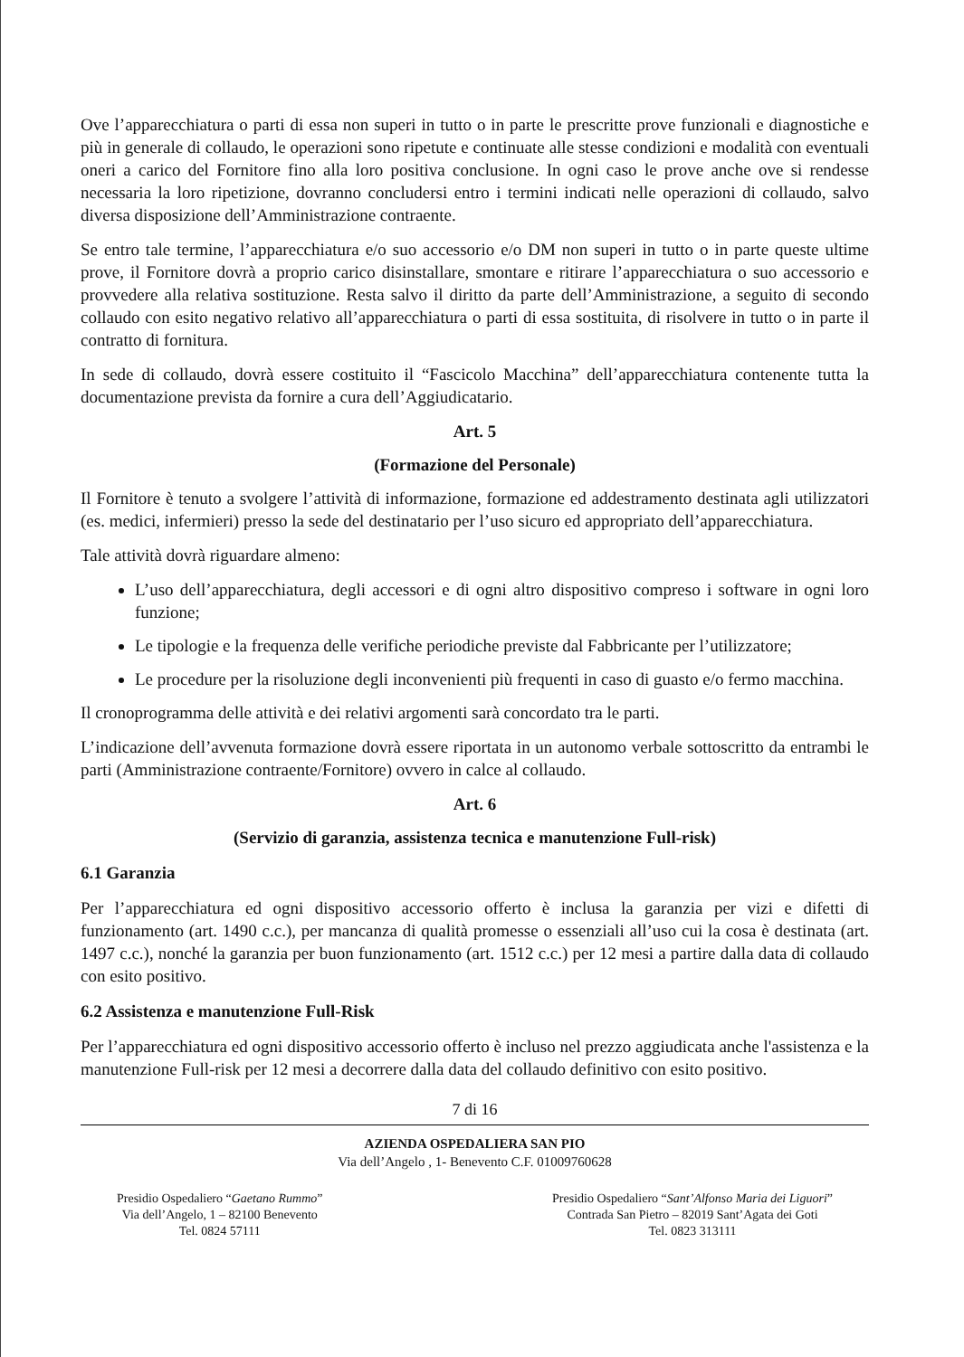Ove l’apparecchiatura o parti di essa non superi in tutto o in parte le prescritte prove funzionali e diagnostiche e più in generale di collaudo, le operazioni sono ripetute e continuate alle stesse condizioni e modalità con eventuali oneri a carico del Fornitore fino alla loro positiva conclusione. In ogni caso le prove anche ove si rendesse necessaria la loro ripetizione, dovranno concludersi entro i termini indicati nelle operazioni di collaudo, salvo diversa disposizione dell’Amministrazione contraente.
Se entro tale termine, l’apparecchiatura e/o suo accessorio e/o DM non superi in tutto o in parte queste ultime prove, il Fornitore dovrà a proprio carico disinstallare, smontare e ritirare l’apparecchiatura o suo accessorio e provvedere alla relativa sostituzione. Resta salvo il diritto da parte dell’Amministrazione, a seguito di secondo collaudo con esito negativo relativo all’apparecchiatura o parti di essa sostituita, di risolvere in tutto o in parte il contratto di fornitura.
In sede di collaudo, dovrà essere costituito il “Fascicolo Macchina” dell’apparecchiatura contenente tutta la documentazione prevista da fornire a cura dell’Aggiudicatario.
Art. 5
(Formazione del Personale)
Il Fornitore è tenuto a svolgere l’attività di informazione, formazione ed addestramento destinata agli utilizzatori (es. medici, infermieri) presso la sede del destinatario per l’uso sicuro ed appropriato dell’apparecchiatura.
Tale attività dovrà riguardare almeno:
L’uso dell’apparecchiatura, degli accessori e di ogni altro dispositivo compreso i software in ogni loro funzione;
Le tipologie e la frequenza delle verifiche periodiche previste dal Fabbricante per l’utilizzatore;
Le procedure per la risoluzione degli inconvenienti più frequenti in caso di guasto e/o fermo macchina.
Il cronoprogramma delle attività e dei relativi argomenti sarà concordato tra le parti.
L’indicazione dell’avvenuta formazione dovrà essere riportata in un autonomo verbale sottoscritto da entrambi le parti (Amministrazione contraente/Fornitore) ovvero in calce al collaudo.
Art. 6
(Servizio di garanzia, assistenza tecnica e manutenzione Full-risk)
6.1 Garanzia
Per l’apparecchiatura ed ogni dispositivo accessorio offerto è inclusa la garanzia per vizi e difetti di funzionamento (art. 1490 c.c.), per mancanza di qualità promesse o essenziali all’uso cui la cosa è destinata (art. 1497 c.c.), nonché la garanzia per buon funzionamento (art. 1512 c.c.) per 12 mesi a partire dalla data di collaudo con esito positivo.
6.2 Assistenza e manutenzione Full-Risk
Per l’apparecchiatura ed ogni dispositivo accessorio offerto è incluso nel prezzo aggiudicata anche l'assistenza e la manutenzione Full-risk per 12 mesi a decorrere dalla data del collaudo definitivo con esito positivo.
7 di 16
AZIENDA OSPEDALIERA SAN PIO
Via dell’Angelo , 1- Benevento C.F. 01009760628
Presidio Ospedaliero “Gaetano Rummo”
Via dell’Angelo, 1 – 82100 Benevento
Tel. 0824 57111
Presidio Ospedaliero “Sant’Alfonso Maria dei Liguori”
Contrada San Pietro – 82019 Sant’Agata dei Goti
Tel. 0823 313111